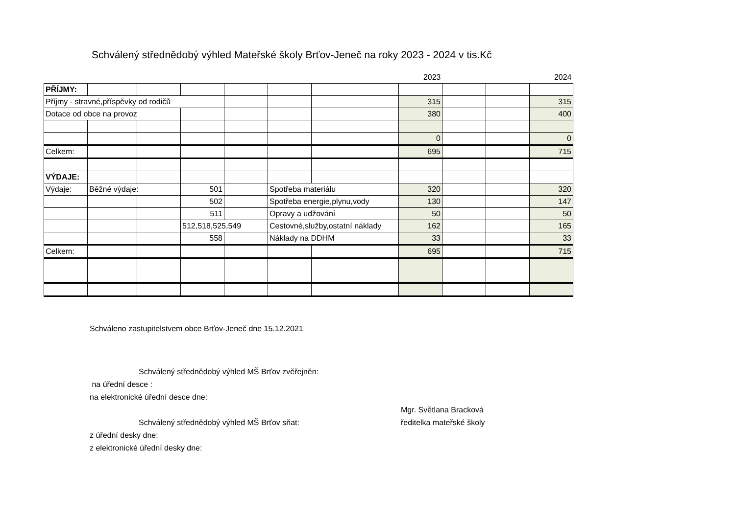Schválený střednědobý výhled Mateřské školy Brťov-Jeneč na roky 2023 - 2024 v tis.Kč
| | | | | | | | | 2023 | | | 2024 |
| PŘÍJMY: | | | | | | | | | | | |
| Příjmy - stravné,příspěvky od rodičů | | | | | | | | 315 | | | 315 |
| Dotace od obce na provoz | | | | | | | | 380 | | | 400 |
| | | | | | | | | 0 | | | 0 |
| Celkem: | | | | | | | | 695 | | | 715 |
| VÝDAJE: | | | | | | | | | | | |
| Výdaje: | Běžné výdaje: | | 501 | | Spotřeba materiálu | | | 320 | | | 320 |
| | | | 502 | | Spotřeba energie,plynu,vody | | | 130 | | | 147 |
| | | | 511 | | Opravy a udžování | | | 50 | | | 50 |
| | | | 512,518,525,549 | | Cestovné,služby,ostatní náklady | | | 162 | | | 165 |
| | | | 558 | | Náklady na DDHM | | | 33 | | | 33 |
| Celkem: | | | | | | | | 695 | | | 715 |
Schváleno zastupitelstvem obce Brťov-Jeneč dne 15.12.2021
Schválený střednědobý výhled MŠ Brťov zvěřejněn:
na úřední desce :
na elektronické úřední desce dne:
Mgr. Světlana Bracková
Schválený střednědobý výhled MŠ Brťov sňat: ředitelka mateřské školy
z úřední desky dne:
z elektronické úřední desky dne: